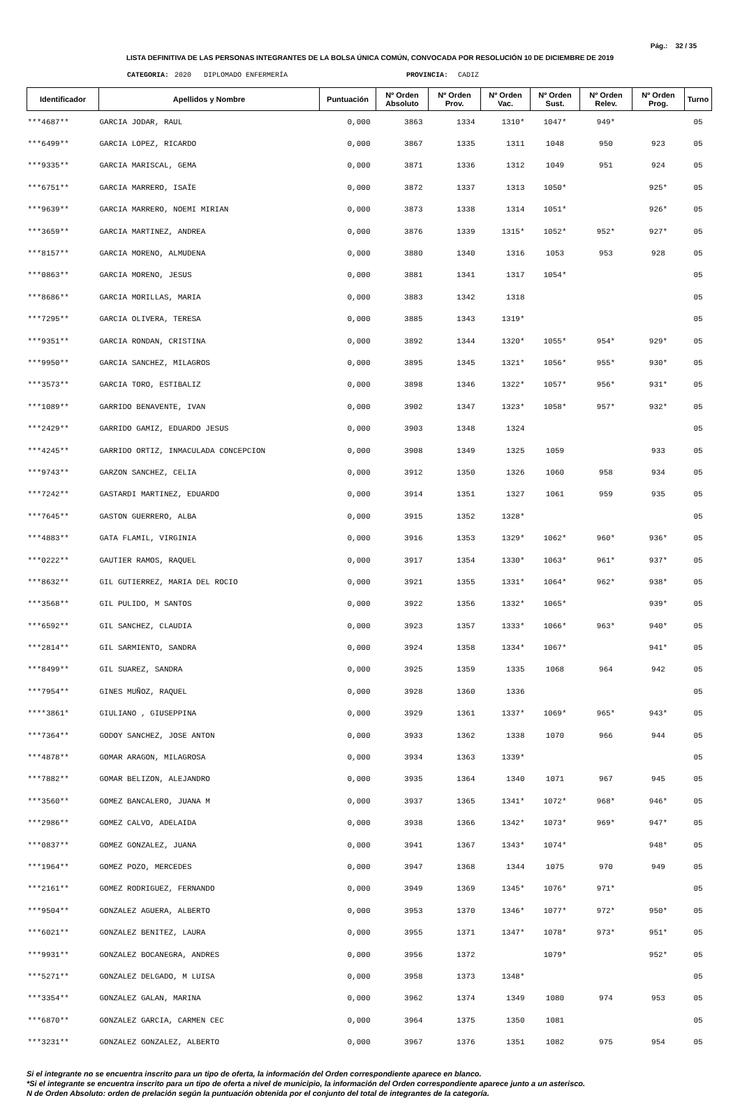Pág.: 32 / 35
LISTA DEFINITIVA DE LAS PERSONAS INTEGRANTES DE LA BOLSA ÚNICA COMÚN, CONVOCADA POR RESOLUCIÓN 10 DE DICIEMBRE DE 2019
CATEGORIA: 2020 DIPLOMADO ENFERMERÍA PROVINCIA: CADIZ
| Identificador | Apellidos y Nombre | Puntuación | Nº Orden Absoluto | Nº Orden Prov. | Nº Orden Vac. | Nº Orden Sust. | Nº Orden Relev. | Nº Orden Prog. | Turno |
| --- | --- | --- | --- | --- | --- | --- | --- | --- | --- |
| ***4687** | GARCIA JODAR, RAUL | 0,000 | 3863 | 1334 | 1310* | 1047* | 949* | | 05 |
| ***6499** | GARCIA LOPEZ, RICARDO | 0,000 | 3867 | 1335 | 1311 | 1048 | 950 | 923 | 05 |
| ***9335** | GARCIA MARISCAL, GEMA | 0,000 | 3871 | 1336 | 1312 | 1049 | 951 | 924 | 05 |
| ***6751** | GARCIA MARRERO, ISAÏE | 0,000 | 3872 | 1337 | 1313 | 1050* | | 925* | 05 |
| ***9639** | GARCIA MARRERO, NOEMI MIRIAN | 0,000 | 3873 | 1338 | 1314 | 1051* | | 926* | 05 |
| ***3659** | GARCIA MARTINEZ, ANDREA | 0,000 | 3876 | 1339 | 1315* | 1052* | 952* | 927* | 05 |
| ***8157** | GARCIA MORENO, ALMUDENA | 0,000 | 3880 | 1340 | 1316 | 1053 | 953 | 928 | 05 |
| ***0863** | GARCIA MORENO, JESUS | 0,000 | 3881 | 1341 | 1317 | 1054* | | | 05 |
| ***8686** | GARCIA MORILLAS, MARIA | 0,000 | 3883 | 1342 | 1318 | | | | 05 |
| ***7295** | GARCIA OLIVERA, TERESA | 0,000 | 3885 | 1343 | 1319* | | | | 05 |
| ***9351** | GARCIA RONDAN, CRISTINA | 0,000 | 3892 | 1344 | 1320* | 1055* | 954* | 929* | 05 |
| ***9950** | GARCIA SANCHEZ, MILAGROS | 0,000 | 3895 | 1345 | 1321* | 1056* | 955* | 930* | 05 |
| ***3573** | GARCIA TORO, ESTIBALIZ | 0,000 | 3898 | 1346 | 1322* | 1057* | 956* | 931* | 05 |
| ***1089** | GARRIDO BENAVENTE, IVAN | 0,000 | 3902 | 1347 | 1323* | 1058* | 957* | 932* | 05 |
| ***2429** | GARRIDO GAMIZ, EDUARDO JESUS | 0,000 | 3903 | 1348 | 1324 | | | | 05 |
| ***4245** | GARRIDO ORTIZ, INMACULADA CONCEPCION | 0,000 | 3908 | 1349 | 1325 | 1059 | | 933 | 05 |
| ***9743** | GARZON SANCHEZ, CELIA | 0,000 | 3912 | 1350 | 1326 | 1060 | 958 | 934 | 05 |
| ***7242** | GASTARDI MARTINEZ, EDUARDO | 0,000 | 3914 | 1351 | 1327 | 1061 | 959 | 935 | 05 |
| ***7645** | GASTON GUERRERO, ALBA | 0,000 | 3915 | 1352 | 1328* | | | | 05 |
| ***4883** | GATA FLAMIL, VIRGINIA | 0,000 | 3916 | 1353 | 1329* | 1062* | 960* | 936* | 05 |
| ***0222** | GAUTIER RAMOS, RAQUEL | 0,000 | 3917 | 1354 | 1330* | 1063* | 961* | 937* | 05 |
| ***8632** | GIL GUTIERREZ, MARIA DEL ROCIO | 0,000 | 3921 | 1355 | 1331* | 1064* | 962* | 938* | 05 |
| ***3568** | GIL PULIDO, M SANTOS | 0,000 | 3922 | 1356 | 1332* | 1065* | | 939* | 05 |
| ***6592** | GIL SANCHEZ, CLAUDIA | 0,000 | 3923 | 1357 | 1333* | 1066* | 963* | 940* | 05 |
| ***2814** | GIL SARMIENTO, SANDRA | 0,000 | 3924 | 1358 | 1334* | 1067* | | 941* | 05 |
| ***8499** | GIL SUAREZ, SANDRA | 0,000 | 3925 | 1359 | 1335 | 1068 | 964 | 942 | 05 |
| ***7954** | GINES MUÑOZ, RAQUEL | 0,000 | 3928 | 1360 | 1336 | | | | 05 |
| ****3861* | GIULIANO , GIUSEPPINA | 0,000 | 3929 | 1361 | 1337* | 1069* | 965* | 943* | 05 |
| ***7364** | GODOY SANCHEZ, JOSE ANTON | 0,000 | 3933 | 1362 | 1338 | 1070 | 966 | 944 | 05 |
| ***4878** | GOMAR ARAGON, MILAGROSA | 0,000 | 3934 | 1363 | 1339* | | | | 05 |
| ***7882** | GOMAR BELIZON, ALEJANDRO | 0,000 | 3935 | 1364 | 1340 | 1071 | 967 | 945 | 05 |
| ***3560** | GOMEZ BANCALERO, JUANA M | 0,000 | 3937 | 1365 | 1341* | 1072* | 968* | 946* | 05 |
| ***2986** | GOMEZ CALVO, ADELAIDA | 0,000 | 3938 | 1366 | 1342* | 1073* | 969* | 947* | 05 |
| ***0837** | GOMEZ GONZALEZ, JUANA | 0,000 | 3941 | 1367 | 1343* | 1074* | | 948* | 05 |
| ***1964** | GOMEZ POZO, MERCEDES | 0,000 | 3947 | 1368 | 1344 | 1075 | 970 | 949 | 05 |
| ***2161** | GOMEZ RODRIGUEZ, FERNANDO | 0,000 | 3949 | 1369 | 1345* | 1076* | 971* | | 05 |
| ***9504** | GONZALEZ AGUERA, ALBERTO | 0,000 | 3953 | 1370 | 1346* | 1077* | 972* | 950* | 05 |
| ***6021** | GONZALEZ BENITEZ, LAURA | 0,000 | 3955 | 1371 | 1347* | 1078* | 973* | 951* | 05 |
| ***9931** | GONZALEZ BOCANEGRA, ANDRES | 0,000 | 3956 | 1372 | | 1079* | | 952* | 05 |
| ***5271** | GONZALEZ DELGADO, M LUISA | 0,000 | 3958 | 1373 | 1348* | | | | 05 |
| ***3354** | GONZALEZ GALAN, MARINA | 0,000 | 3962 | 1374 | 1349 | 1080 | 974 | 953 | 05 |
| ***6870** | GONZALEZ GARCIA, CARMEN CEC | 0,000 | 3964 | 1375 | 1350 | 1081 | | | 05 |
| ***3231** | GONZALEZ GONZALEZ, ALBERTO | 0,000 | 3967 | 1376 | 1351 | 1082 | 975 | 954 | 05 |
Si el integrante no se encuentra inscrito para un tipo de oferta, la información del Orden correspondiente aparece en blanco.
*Si el integrante se encuentra inscrito para un tipo de oferta a nivel de municipio, la información del Orden correspondiente aparece junto a un asterisco.
N de Orden Absoluto: orden de prelación según la puntuación obtenida por el conjunto del total de integrantes de la categoría.